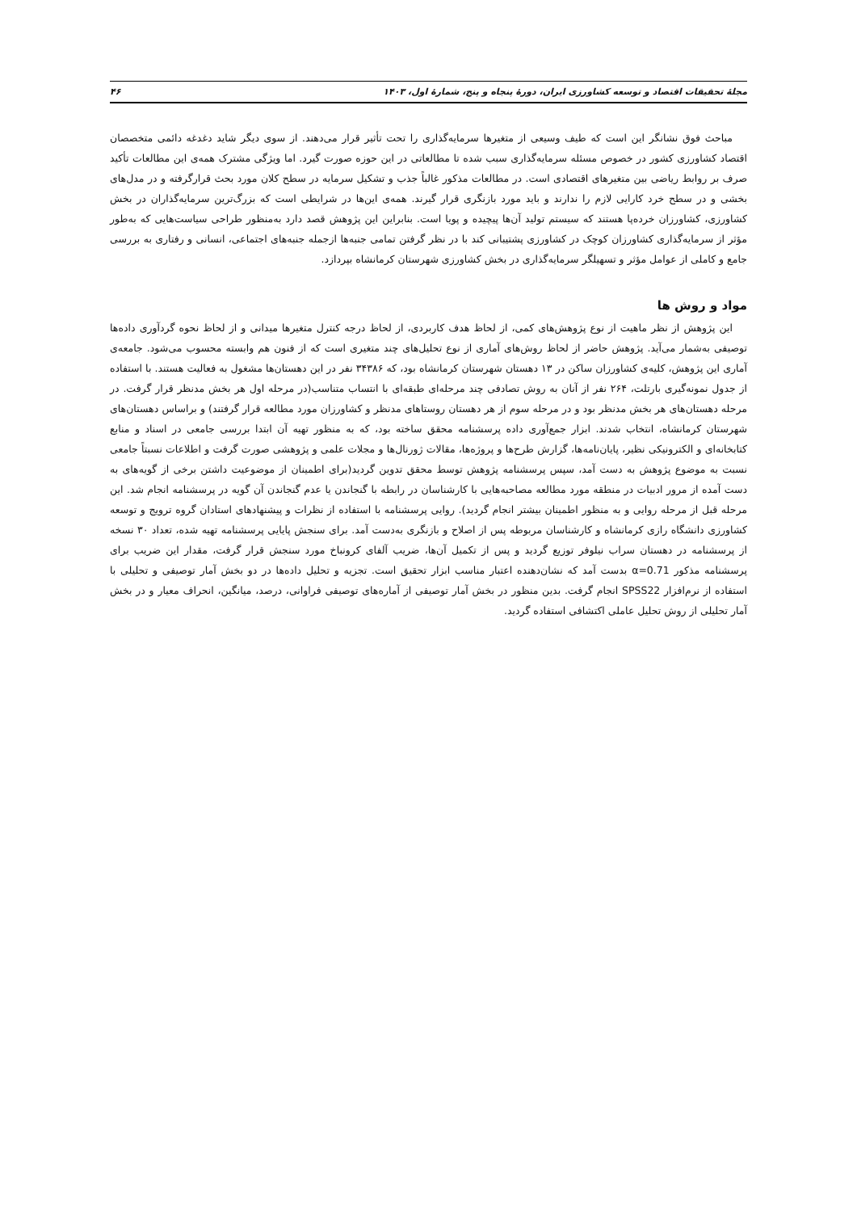مجلهٔ تحقیقات اقتصاد و توسعه کشاورزی ایران، دورهٔ پنجاه و پنج، شمارهٔ اول، ۱۴۰۳ ۴۶
مباحث فوق نشانگر این است که طیف وسیعی از متغیرها سرمایه‌گذاری را تحت تأثیر قرار می‌دهند. از سوی دیگر شاید دغدغه دائمی متخصصان اقتصاد کشاورزی کشور در خصوص مسئله سرمایه‌گذاری سبب شده تا مطالعاتی در این حوزه صورت گیرد. اما ویژگی مشترک همه‌ی این مطالعات تأکید صرف بر روابط ریاضی بین متغیرهای اقتصادی است. در مطالعات مذکور غالباً جذب و تشکیل سرمایه در سطح کلان مورد بحث قرارگرفته و در مدل‌های بخشی و در سطح خرد کارایی لازم را ندارند و باید مورد بازنگری قرار گیرند. همه‌ی این‌ها در شرایطی است که بزرگ‌ترین سرمایه‌گذاران در بخش کشاورزی، کشاورزان خرده‌پا هستند که سیستم تولید آن‌ها پیچیده و پویا است. بنابراین این پژوهش قصد دارد به‌منظور طراحی سیاست‌هایی که به‌طور مؤثر از سرمایه‌گذاری کشاورزان کوچک در کشاورزی پشتیبانی کند با در نظر گرفتن تمامی جنبه‌ها ازجمله جنبه‌های اجتماعی، انسانی و رفتاری به بررسی جامع و کاملی از عوامل مؤثر و تسهیلگر سرمایه‌گذاری در بخش کشاورزی شهرستان کرمانشاه بپردازد.
مواد و روش ها
این پژوهش از نظر ماهیت از نوع پژوهش‌های کمی، از لحاظ هدف کاربردی، از لحاظ درجه کنترل متغیرها میدانی و از لحاظ نحوه گردآوری داده‌ها توصیفی به‌شمار می‌آید. پژوهش حاضر از لحاظ روش‌های آماری از نوع تحلیل‌های چند متغیری است که از فنون هم وابسته محسوب می‌شود. جامعه‌ی آماری این پژوهش، کلیه‌ی کشاورزان ساکن در ۱۳ دهستان شهرستان کرمانشاه بود، که ۳۴۳۸۶ نفر در این دهستان‌ها مشغول به فعالیت هستند. با استفاده از جدول نمونه‌گیری بارتلت، ۲۶۴ نفر از آنان به روش تصادفی چند مرحله‌ای طبقه‌ای با انتساب متناسب(در مرحله اول هر بخش مدنظر قرار گرفت. در مرحله دهستان‌های هر بخش مدنظر بود و در مرحله سوم از هر دهستان روستاهای مدنظر و کشاورزان مورد مطالعه قرار گرفتند) و براساس دهستان‌های شهرستان کرمانشاه، انتخاب شدند. ابزار جمع‌آوری داده پرسشنامه محقق ساخته بود، که به منظور تهیه آن ابتدا بررسی جامعی در اسناد و منابع کتابخانه‌ای و الکترونیکی نظیر، پایان‌نامه‌ها، گزارش طرح‌ها و پروژه‌ها، مقالات ژورنال‌ها و مجلات علمی و پژوهشی صورت گرفت و اطلاعات نسبتاً جامعی نسبت به موضوع پژوهش به دست آمد، سپس پرسشنامه پژوهش توسط محقق تدوین گردید(برای اطمینان از موضوعیت داشتن برخی از گویه‌های به دست آمده از مرور ادبیات در منطقه مورد مطالعه مصاحبه‌هایی با کارشناسان در رابطه با گنجاندن یا عدم گنجاندن آن گویه در پرسشنامه انجام شد. این مرحله قبل از مرحله روایی و به منظور اطمینان بیشتر انجام گردید). روایی پرسشنامه با استفاده از نظرات و پیشنهادهای استادان گروه ترویج و توسعه کشاورزی دانشگاه رازی کرمانشاه و کارشناسان مربوطه پس از اصلاح و بازنگری به‌دست آمد. برای سنجش پایایی پرسشنامه تهیه شده، تعداد ۳۰ نسخه از پرسشنامه در دهستان سراب نیلوفر توزیع گردید و پس از تکمیل آن‌ها، ضریب آلفای کرونباخ مورد سنجش قرار گرفت، مقدار این ضریب برای پرسشنامه مذکور α=0.71 بدست آمد که نشان‌دهنده اعتبار مناسب ابزار تحقیق است. تجزیه و تحلیل داده‌ها در دو بخش آمار توصیفی و تحلیلی با استفاده از نرم‌افزار SPSS22 انجام گرفت. بدین منظور در بخش آمار توصیفی از آماره‌های توصیفی فراوانی، درصد، میانگین، انحراف معیار و در بخش آمار تحلیلی از روش تحلیل عاملی اکتشافی استفاده گردید.